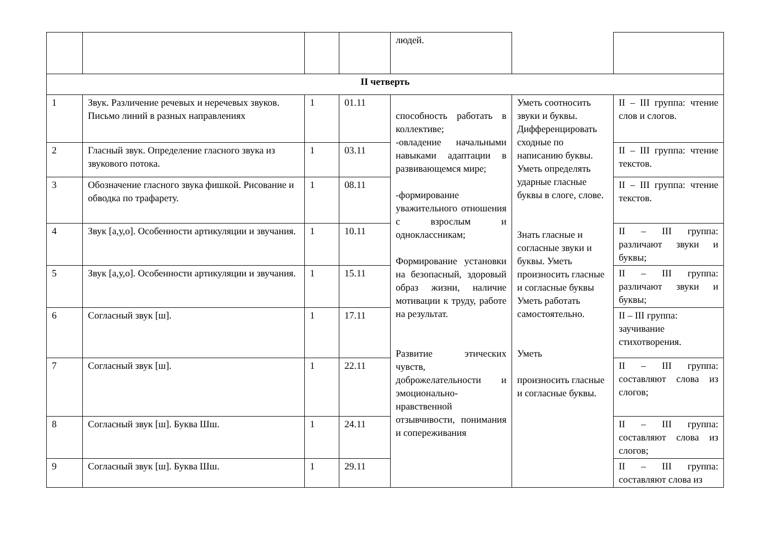| | | | | людей. | | |
| II четверть | | | | | | |
| 1 | Звук. Различение речевых и неречевых звуков. Письмо линий в разных направлениях | 1 | 01.11 | способность работать в коллективе; -овладение начальными навыками адаптации в развивающемся мире; -формирование уважительного отношения с взрослым и одноклассникам; Формирование установки на безопасный, здоровый образ жизни, наличие мотивации к труду, работе на результат. Развитие этических чувств, доброжелательности и эмоционально-нравственной отзывчивости, понимания и сопереживания | Уметь соотносить звуки и буквы. Дифференцировать сходные по написанию буквы. Уметь определять ударные гласные буквы в слоге, слове. Знать гласные и согласные звуки и буквы. Уметь произносить гласные и согласные буквы Уметь работать самостоятельно. Уметь произносить гласные и согласные буквы. | II – III группа: чтение слов и слогов. |
| 2 | Гласный звук. Определение гласного звука из звукового потока. | 1 | 03.11 | | | II – III группа: чтение текстов. |
| 3 | Обозначение гласного звука фишкой. Рисование и обводка по трафарету. | 1 | 08.11 | | | II – III группа: чтение текстов. |
| 4 | Звук [а,у,о]. Особенности артикуляции и звучания. | 1 | 10.11 | | | II – III группа: различают звуки и буквы; |
| 5 | Звук [а,у,о]. Особенности артикуляции и звучания. | 1 | 15.11 | | | II – III группа: различают звуки и буквы; |
| 6 | Согласный звук [ш]. | 1 | 17.11 | | | II – III группа: заучивание стихотворения. |
| 7 | Согласный звук [ш]. | 1 | 22.11 | | | II – III группа: составляют слова из слогов; |
| 8 | Согласный звук [ш]. Буква Шш. | 1 | 24.11 | | | II – III группа: составляют слова из слогов; |
| 9 | Согласный звук [ш]. Буква Шш. | 1 | 29.11 | | | II – III группа: составляют слова из |